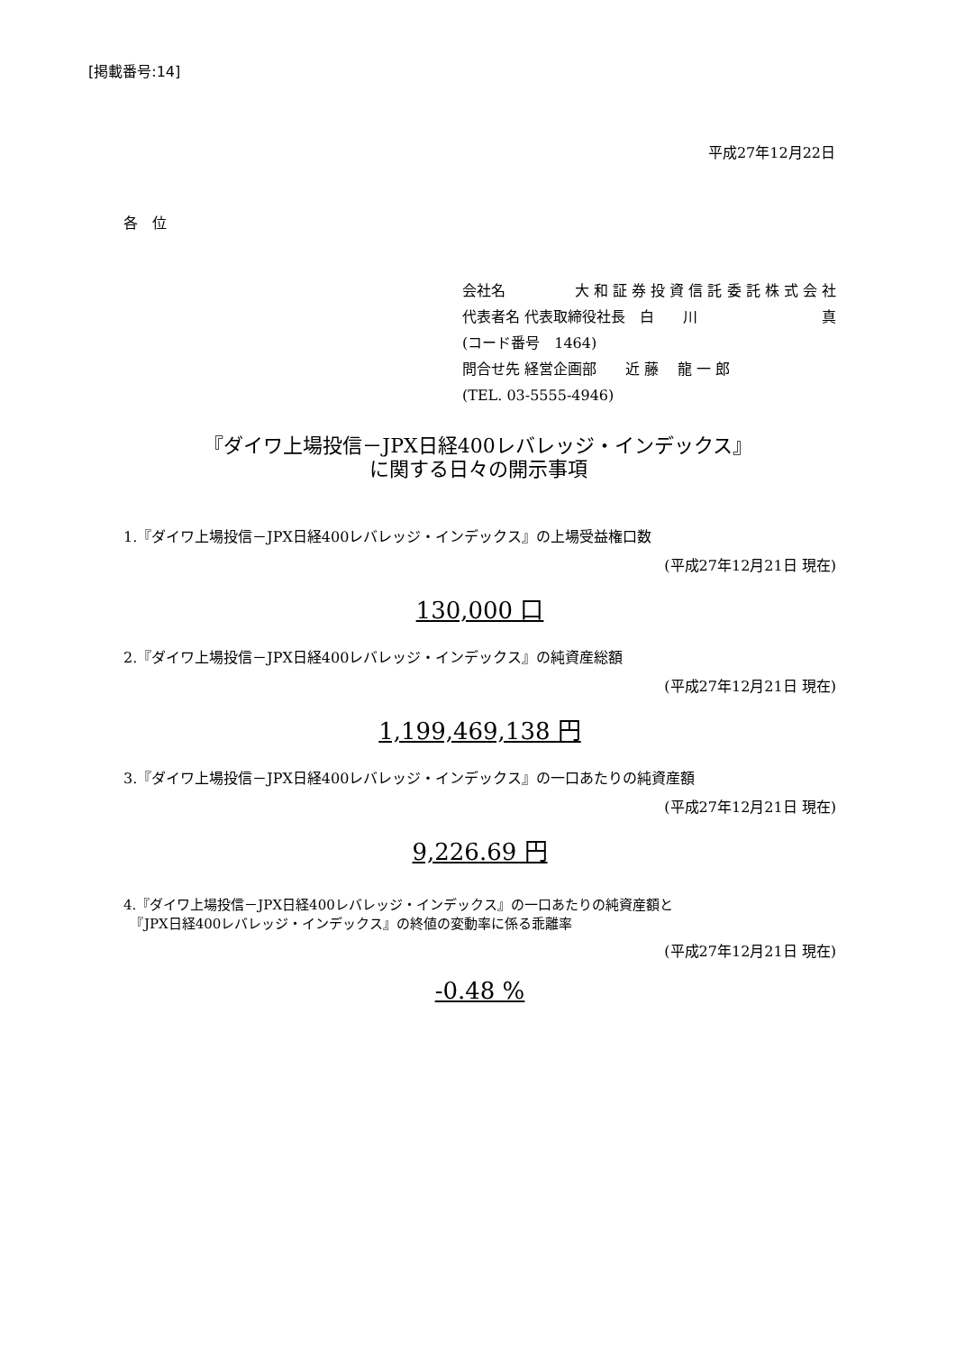[掲載番号:14]
平成27年12月22日
各　位
会社名 大 和 証 券 投 資 信 託 委 託 株 式 会 社
代表者名 代表取締役社長　白　　川 真
(コード番号　1464)
問合せ先 経営企画部　　近 藤　 龍 一 郎
(TEL. 03-5555-4946)
『ダイワ上場投信－JPX日経400レバレッジ・インデックス』
に関する日々の開示事項
1.『ダイワ上場投信－JPX日経400レバレッジ・インデックス』の上場受益権口数
(平成27年12月21日 現在)
130,000 口
2.『ダイワ上場投信－JPX日経400レバレッジ・インデックス』の純資産総額
(平成27年12月21日 現在)
1,199,469,138 円
3.『ダイワ上場投信－JPX日経400レバレッジ・インデックス』の一口あたりの純資産額
(平成27年12月21日 現在)
9,226.69 円
4.『ダイワ上場投信－JPX日経400レバレッジ・インデックス』の一口あたりの純資産額と
　『JPX日経400レバレッジ・インデックス』の終値の変動率に係る乖離率
(平成27年12月21日 現在)
-0.48 %